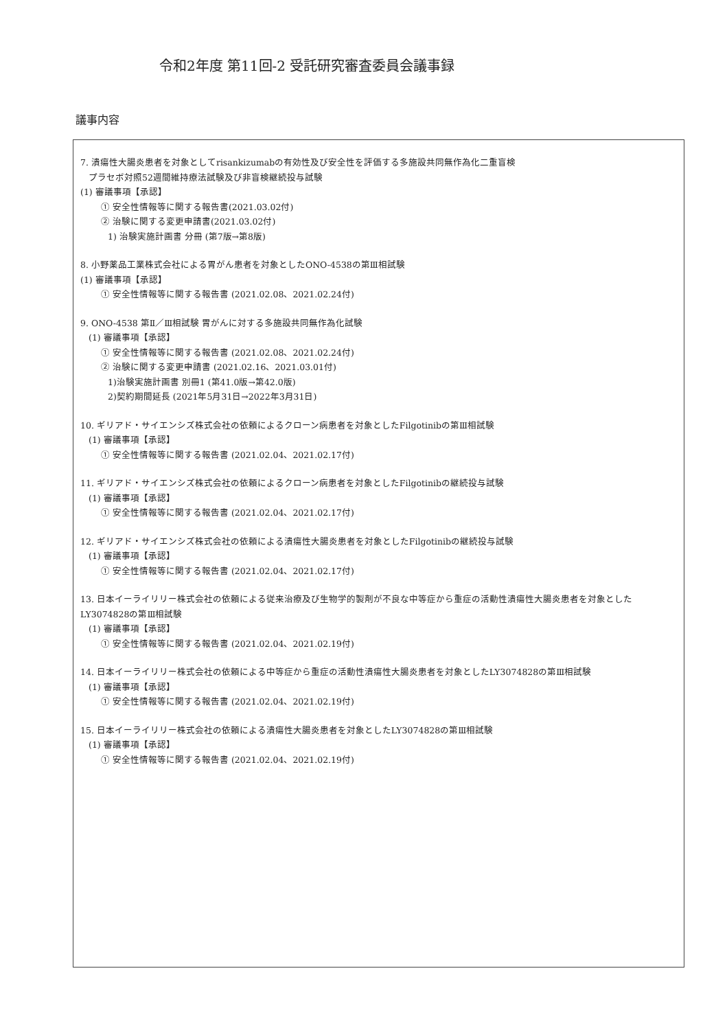令和2年度 第11回-2 受託研究審査委員会議事録
議事内容
7. 潰瘍性大腸炎患者を対象としてrisankizumabの有効性及び安全性を評価する多施設共同無作為化二重盲検
プラセボ対照52週間維持療法試験及び非盲検継続投与試験
(1) 審議事項【承認】
① 安全性情報等に関する報告書(2021.03.02付)
② 治験に関する変更申請書(2021.03.02付)
1) 治験実施計画書 分冊 (第7版→第8版)
8. 小野薬品工業株式会社による胃がん患者を対象としたONO-4538の第Ⅲ相試験
(1) 審議事項【承認】
① 安全性情報等に関する報告書 (2021.02.08、2021.02.24付)
9. ONO-4538 第Ⅱ／Ⅲ相試験 胃がんに対する多施設共同無作為化試験
(1) 審議事項【承認】
① 安全性情報等に関する報告書 (2021.02.08、2021.02.24付)
② 治験に関する変更申請書 (2021.02.16、2021.03.01付)
1)治験実施計画書 別冊1 (第41.0版→第42.0版)
2)契約期間延長 (2021年5月31日→2022年3月31日)
10. ギリアド・サイエンシズ株式会社の依頼によるクローン病患者を対象としたFilgotinibの第Ⅲ相試験
(1) 審議事項【承認】
① 安全性情報等に関する報告書 (2021.02.04、2021.02.17付)
11. ギリアド・サイエンシズ株式会社の依頼によるクローン病患者を対象としたFilgotinibの継続投与試験
(1) 審議事項【承認】
① 安全性情報等に関する報告書 (2021.02.04、2021.02.17付)
12. ギリアド・サイエンシズ株式会社の依頼による潰瘍性大腸炎患者を対象としたFilgotinibの継続投与試験
(1) 審議事項【承認】
① 安全性情報等に関する報告書 (2021.02.04、2021.02.17付)
13. 日本イーライリリー株式会社の依頼による従来治療及び生物学的製剤が不良な中等症から重症の活動性潰瘍性大腸炎患者を対象としたLY3074828の第Ⅲ相試験
(1) 審議事項【承認】
① 安全性情報等に関する報告書 (2021.02.04、2021.02.19付)
14. 日本イーライリリー株式会社の依頼による中等症から重症の活動性潰瘍性大腸炎患者を対象としたLY3074828の第Ⅲ相試験
(1) 審議事項【承認】
① 安全性情報等に関する報告書 (2021.02.04、2021.02.19付)
15. 日本イーライリリー株式会社の依頼による潰瘍性大腸炎患者を対象としたLY3074828の第Ⅲ相試験
(1) 審議事項【承認】
① 安全性情報等に関する報告書 (2021.02.04、2021.02.19付)